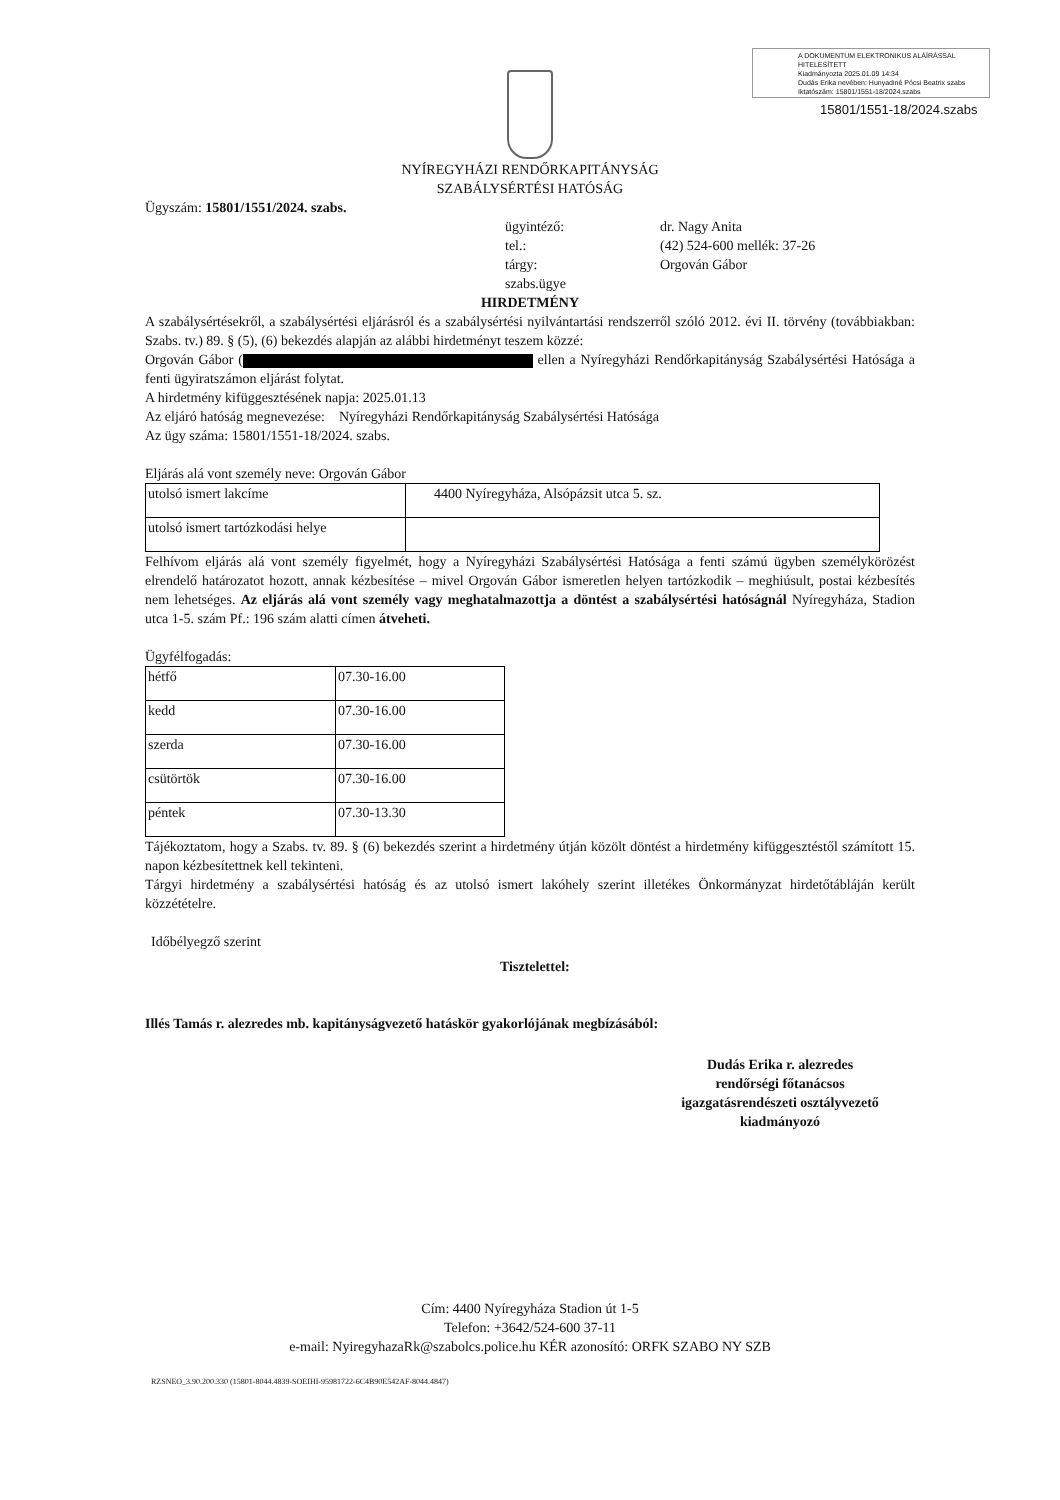A DOKUMENTUM ELEKTRONIKUS ALÁÍRÁSSAL HITELESÍTETT
Kiadmányozta 2025.01.09 14:34
Dudás Erika nevében: Hunyadiné Pócsi Beatrix szabs
Iktatószám: 15801/1551-18/2024.szabs
15801/1551-18/2024.szabs
NYÍREGYHÁZI RENDŐRKAPITÁNYSÁG
SZABÁLYSÉRTÉSI HATÓSÁG
Ügyszám: 15801/1551/2024. szabs.
ügyintéző:
dr. Nagy Anita
tel.:
(42) 524-600 mellék: 37-26
tárgy:
Orgován Gábor
szabs.ügye
HIRDETMÉNY
A szabálysértésekről, a szabálysértési eljárásról és a szabálysértési nyilvántartási rendszerről szóló 2012. évi II. törvény (továbbiakban: Szabs. tv.) 89. § (5), (6) bekezdés alapján az alábbi hirdetményt teszem közzé:
Orgován Gábor ( ellen a Nyíregyházi Rendőrkapitányság Szabálysértési Hatósága a fenti ügyiratszámon eljárást folytat.
A hirdetmény kifüggesztésének napja: 2025.01.13
Az eljáró hatóság megnevezése: Nyíregyházi Rendőrkapitányság Szabálysértési Hatósága
Az ügy száma: 15801/1551-18/2024. szabs.
Eljárás alá vont személy neve: Orgován Gábor
| utolsó ismert lakcíme | 4400 Nyíregyháza, Alsópázsit utca 5. sz. |
| utolsó ismert tartózkodási helye | |
Felhívom eljárás alá vont személy figyelmét, hogy a Nyíregyházi Szabálysértési Hatósága a fenti számú ügyben személykörözést elrendelő határozatot hozott, annak kézbesítése – mivel Orgován Gábor ismeretlen helyen tartózkodik – meghiúsult, postai kézbesítés nem lehetséges. Az eljárás alá vont személy vagy meghatalmazottja a döntést a szabálysértési hatóságnál Nyíregyháza, Stadion utca 1-5. szám Pf.: 196 szám alatti címen átveheti.
Ügyfélfogadás:
| hétfő | 07.30-16.00 |
| kedd | 07.30-16.00 |
| szerda | 07.30-16.00 |
| csütörtök | 07.30-16.00 |
| péntek | 07.30-13.30 |
Tájékoztatom, hogy a Szabs. tv. 89. § (6) bekezdés szerint a hirdetmény útján közölt döntést a hirdetmény kifüggesztéstől számított 15. napon kézbesítettnek kell tekinteni.
Tárgyi hirdetmény a szabálysértési hatóság és az utolsó ismert lakóhely szerint illetékes Önkormányzat hirdetőtábláján került közzétételre.
Időbélyegző szerint
Tisztelettel:
Illés Tamás r. alezredes mb. kapitányságvezető hatáskör gyakorlójának megbízásából:
Dudás Erika r. alezredes
rendőrségi főtanácsos
igazgatásrendészeti osztályvezető
kiadmányozó
Cím: 4400 Nyíregyháza Stadion út 1-5
Telefon: +3642/524-600 37-11
e-mail: NyiregyhazaRk@szabolcs.police.hu KÉR azonosító: ORFK SZABO NY SZB
RZSNEO_3.90.200.330 (15801-8044.4839-SOEIHI-95981722-6C4B90E542AF-8044.4847)